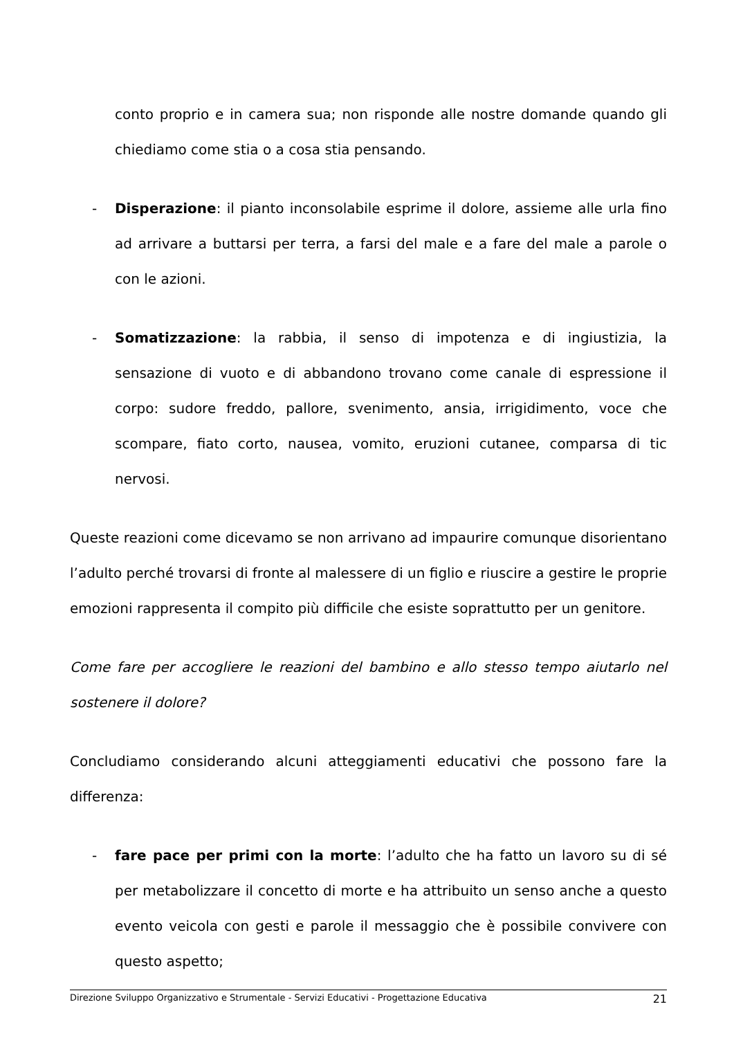conto proprio e in camera sua; non risponde alle nostre domande quando gli chiediamo come stia o a cosa stia pensando.
- Disperazione: il pianto inconsolabile esprime il dolore, assieme alle urla fino ad arrivare a buttarsi per terra, a farsi del male e a fare del male a parole o con le azioni.
- Somatizzazione: la rabbia, il senso di impotenza e di ingiustizia, la sensazione di vuoto e di abbandono trovano come canale di espressione il corpo: sudore freddo, pallore, svenimento, ansia, irrigidimento, voce che scompare, fiato corto, nausea, vomito, eruzioni cutanee, comparsa di tic nervosi.
Queste reazioni come dicevamo se non arrivano ad impaurire comunque disorientano l’adulto perché trovarsi di fronte al malessere di un figlio e riuscire a gestire le proprie emozioni rappresenta il compito più difficile che esiste soprattutto per un genitore.
Come fare per accogliere le reazioni del bambino e allo stesso tempo aiutarlo nel sostenere il dolore?
Concludiamo considerando alcuni atteggiamenti educativi che possono fare la differenza:
- fare pace per primi con la morte: l’adulto che ha fatto un lavoro su di sé per metabolizzare il concetto di morte e ha attribuito un senso anche a questo evento veicola con gesti e parole il messaggio che è possibile convivere con questo aspetto;
Direzione Sviluppo Organizzativo e Strumentale - Servizi Educativi - Progettazione Educativa 21